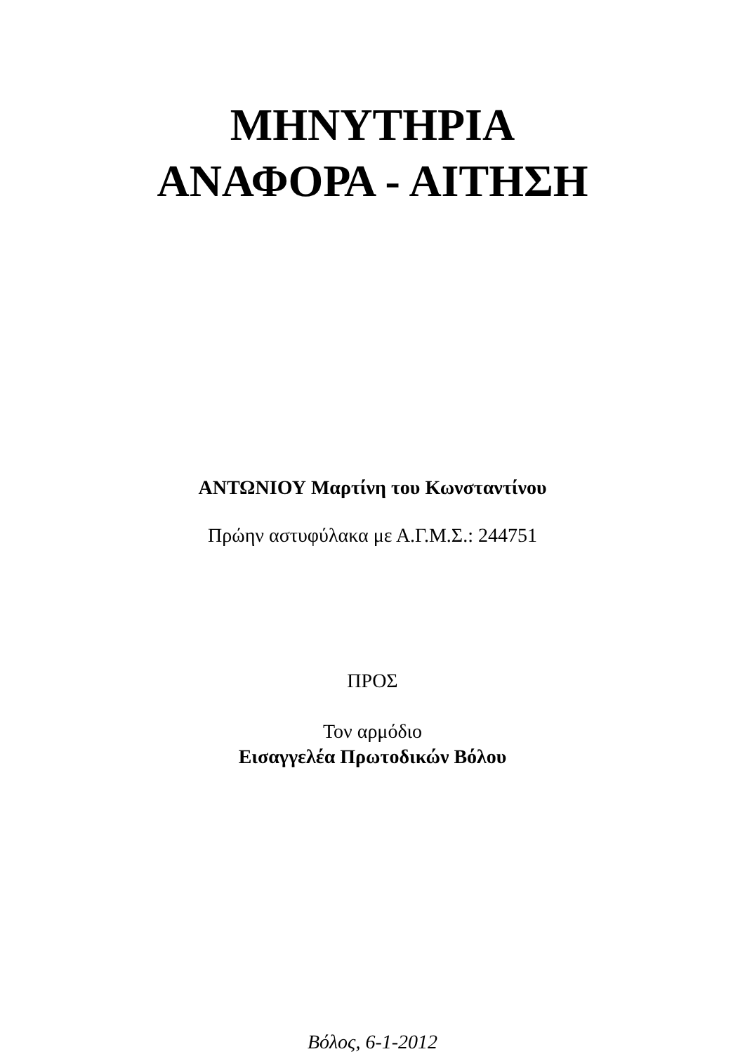ΜΗΝΥΤΗΡΙΑ
ΑΝΑΦΟΡΑ - ΑΙΤΗΣΗ
ΑΝΤΩΝΙΟΥ Μαρτίνη του Κωνσταντίνου
Πρώην αστυφύλακα με Α.Γ.Μ.Σ.: 244751
ΠΡΟΣ
Τον αρμόδιο
Εισαγγελέα Πρωτοδικών Βόλου
Βόλος, 6-1-2012